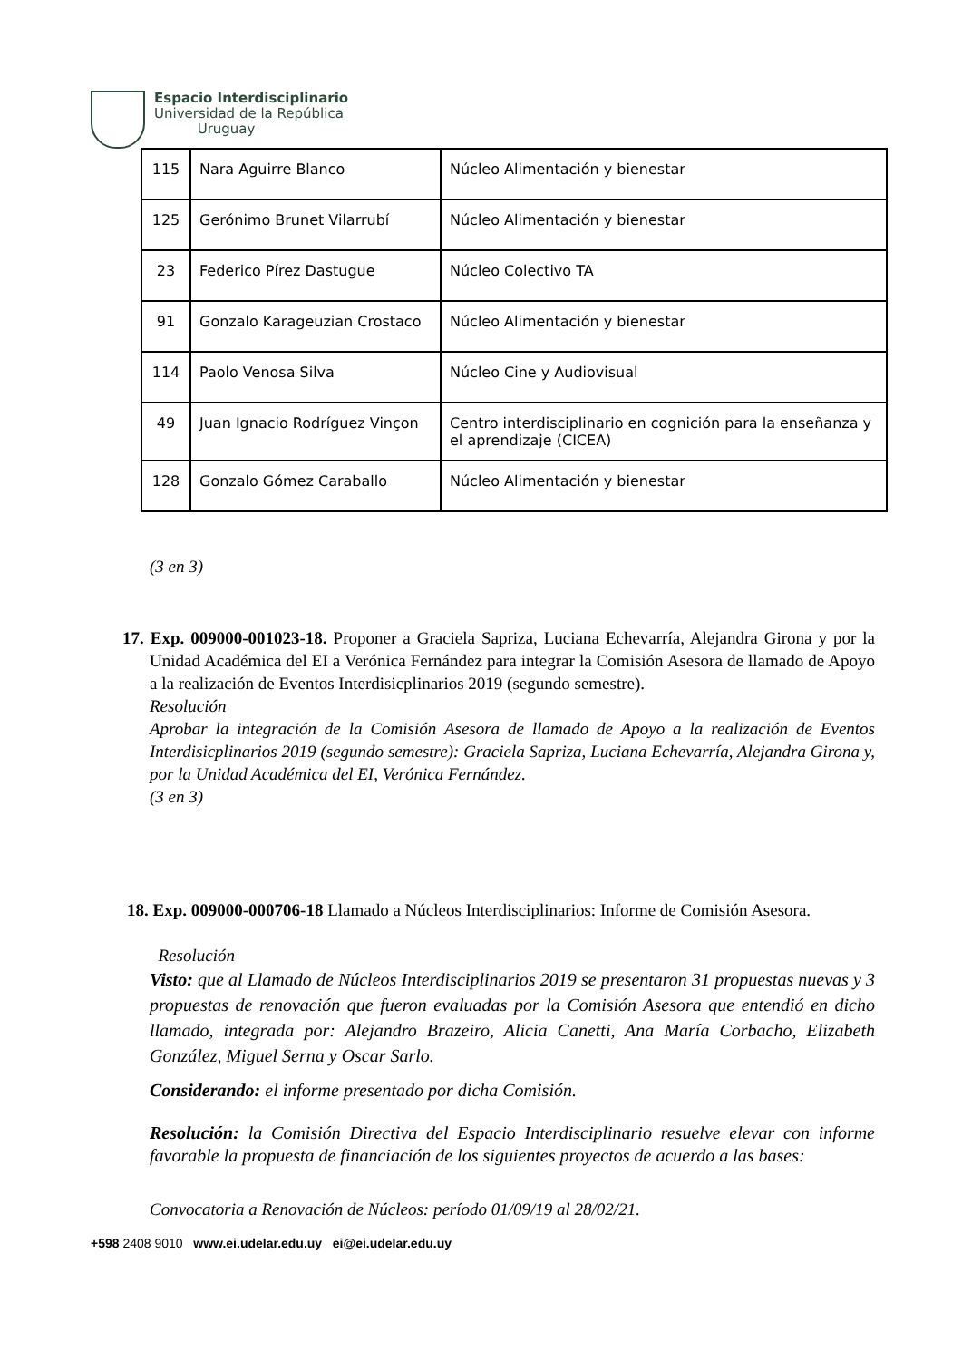Espacio Interdisciplinario
Universidad de la República
Uruguay
| 115 | Nara Aguirre Blanco | Núcleo Alimentación y bienestar |
| 125 | Gerónimo Brunet Vilarrubí | Núcleo Alimentación y bienestar |
| 23 | Federico Pírez Dastugue | Núcleo Colectivo TA |
| 91 | Gonzalo Karageuzian Crostaco | Núcleo Alimentación y bienestar |
| 114 | Paolo Venosa Silva | Núcleo Cine y Audiovisual |
| 49 | Juan Ignacio Rodríguez Vinçon | Centro interdisciplinario en cognición para la enseñanza y el aprendizaje (CICEA) |
| 128 | Gonzalo Gómez Caraballo | Núcleo Alimentación y bienestar |
(3 en 3)
17. Exp. 009000-001023-18. Proponer a Graciela Sapriza, Luciana Echevarría, Alejandra Girona y por la Unidad Académica del EI a Verónica Fernández para integrar la Comisión Asesora de llamado de Apoyo a la realización de Eventos Interdisicplinarios 2019 (segundo semestre).
Resolución
Aprobar la integración de la Comisión Asesora de llamado de Apoyo a la realización de Eventos Interdisicplinarios 2019 (segundo semestre): Graciela Sapriza, Luciana Echevarría, Alejandra Girona y, por la Unidad Académica del EI, Verónica Fernández.
(3 en 3)
18. Exp. 009000-000706-18 Llamado a Núcleos Interdisciplinarios: Informe de Comisión Asesora.
Resolución
Visto: que al Llamado de Núcleos Interdisciplinarios 2019 se presentaron 31 propuestas nuevas y 3 propuestas de renovación que fueron evaluadas por la Comisión Asesora que entendió en dicho llamado, integrada por: Alejandro Brazeiro, Alicia Canetti, Ana María Corbacho, Elizabeth González, Miguel Serna y Oscar Sarlo.
Considerando: el informe presentado por dicha Comisión.
Resolución: la Comisión Directiva del Espacio Interdisciplinario resuelve elevar con informe favorable la propuesta de financiación de los siguientes proyectos de acuerdo a las bases:
Convocatoria a Renovación de Núcleos: período 01/09/19 al 28/02/21.
+598 2408 9010 www.ei.udelar.edu.uy ei@ei.udelar.edu.uy